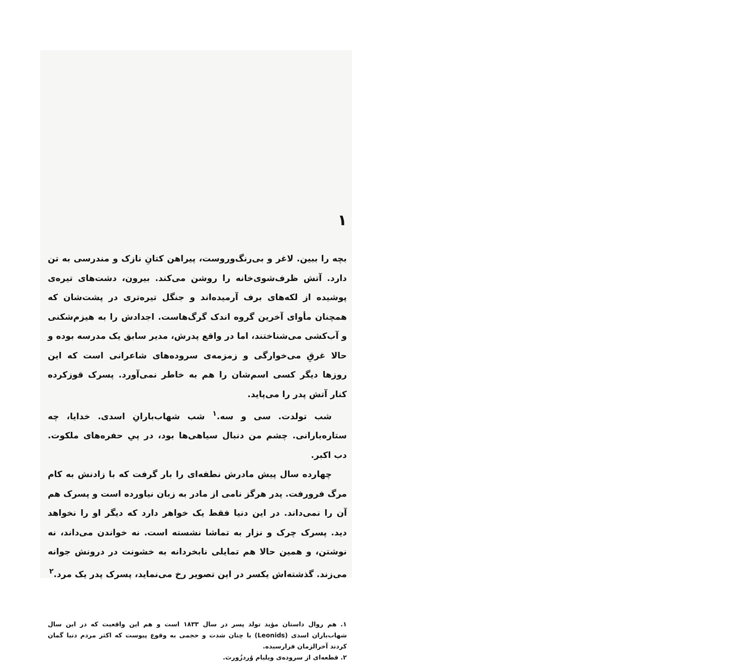۱
بچه را ببین. لاغر و بی‌رنگ‌وروست، پیراهن کتانِ نازک و مندرسی به تن دارد. آتش ظرف‌شوی‌خانه را روشن می‌کند. بیرون، دشت‌های تیره‌ی پوشیده از لکه‌های برف آرمیده‌اند و جنگل تیره‌تری در پشت‌شان که همچنان مأوای آخرین گروه اندک گرگ‌هاست. اجدادش را به هیزم‌شکنی و آب‌کشی می‌شناختند، اما در واقع پدرش، مدیر سابق یک مدرسه بوده و حالا غرقِ می‌خوارگی و زمزمه‌ی سروده‌های شاعرانی است که این روزها دیگر کسی اسم‌شان را هم به خاطر نمی‌آورد. پسرک قوزکرده کنار آتش پدر را می‌پاید.
شب تولدت. سی و سه.<sup>۱</sup> شب شهاب‌بارانِ اسدی. خدایا، چه ستاره‌بارانی. چشم من دنبال سیاهی‌ها بود، در پیِ حفره‌های ملکوت. دب اکبر.
چهارده سال پیش مادرش نطفه‌ای را بار گرفت که با زادنش به کام مرگ فرورفت. پدر هرگز نامی از مادر به زبان نیاورده است و پسرک هم آن را نمی‌داند. در این دنیا فقط یک خواهر دارد که دیگر او را نخواهد دید. پسرک چرک و نزار به تماشا نشسته است. نه خواندن می‌داند، نه نوشتن، و همین حالا هم تمایلی نابخردانه به خشونت در درونش جوانه می‌زند. گذشته‌اش یکسر در این تصویر رخ می‌نماید، پسرک پدر یک مرد.<sup>۲</sup>
۱. هم روال داستان مؤید تولد پسر در سال ۱۸۳۳ است و هم این واقعیت که در این سال شهاب‌باران اسدی (Leonids) با چنان شدت و حجمی به وقوع پیوست که اکثر مردم دنیا گمان کردند آخرالزمان فرارسیده.
۲. قطعه‌ای از سروده‌ی ویلیام وُردزُورث.